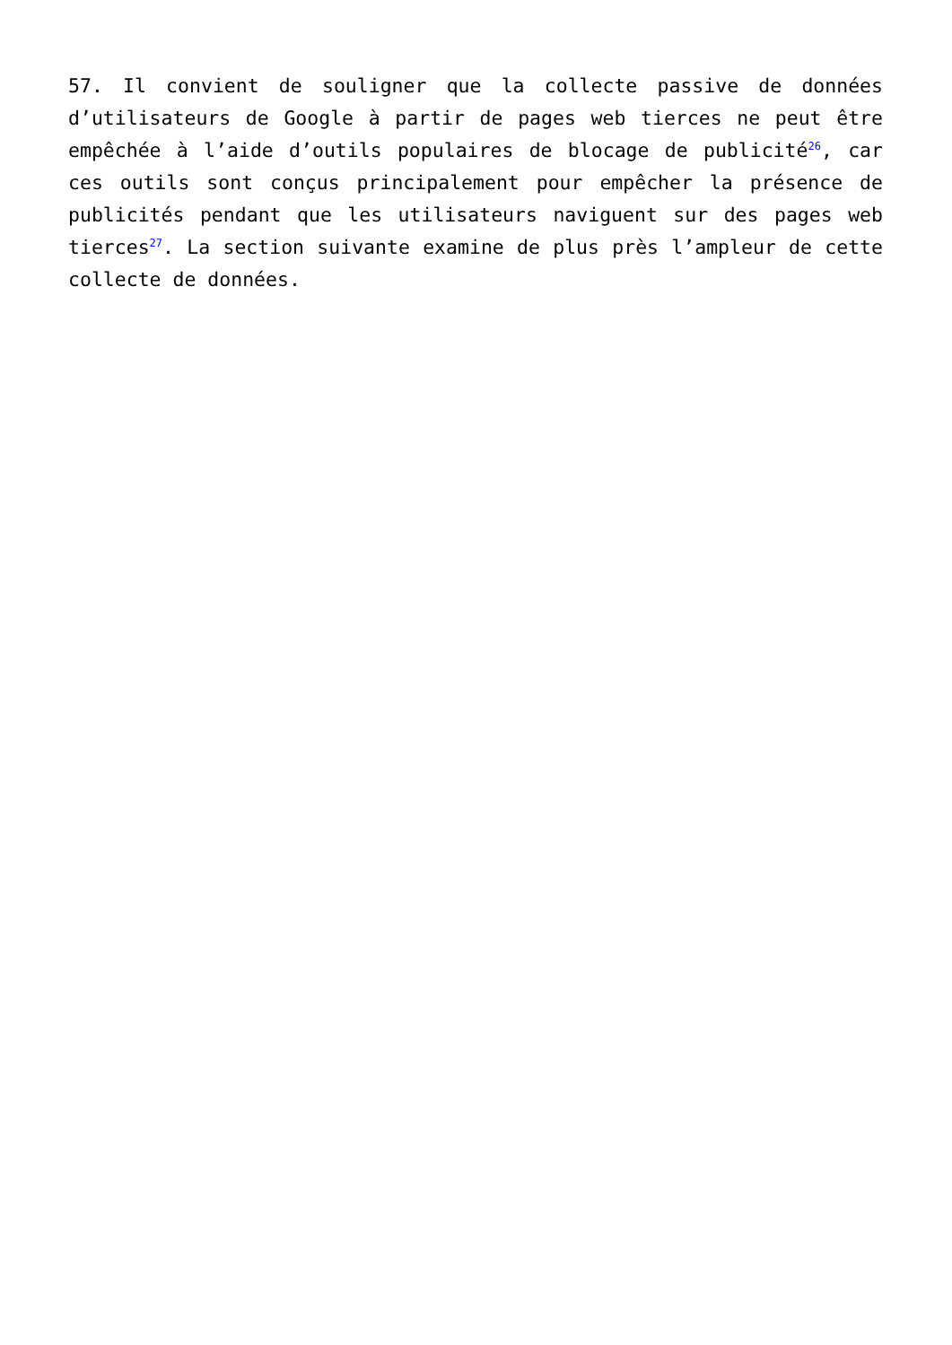57. Il convient de souligner que la collecte passive de données d’utilisateurs de Google à partir de pages web tierces ne peut être empêchée à l’aide d’outils populaires de blocage de publicité<sup>26</sup>, car ces outils sont conçus principalement pour empêcher la présence de publicités pendant que les utilisateurs naviguent sur des pages web tierces<sup>27</sup>. La section suivante examine de plus près l’ampleur de cette collecte de données.